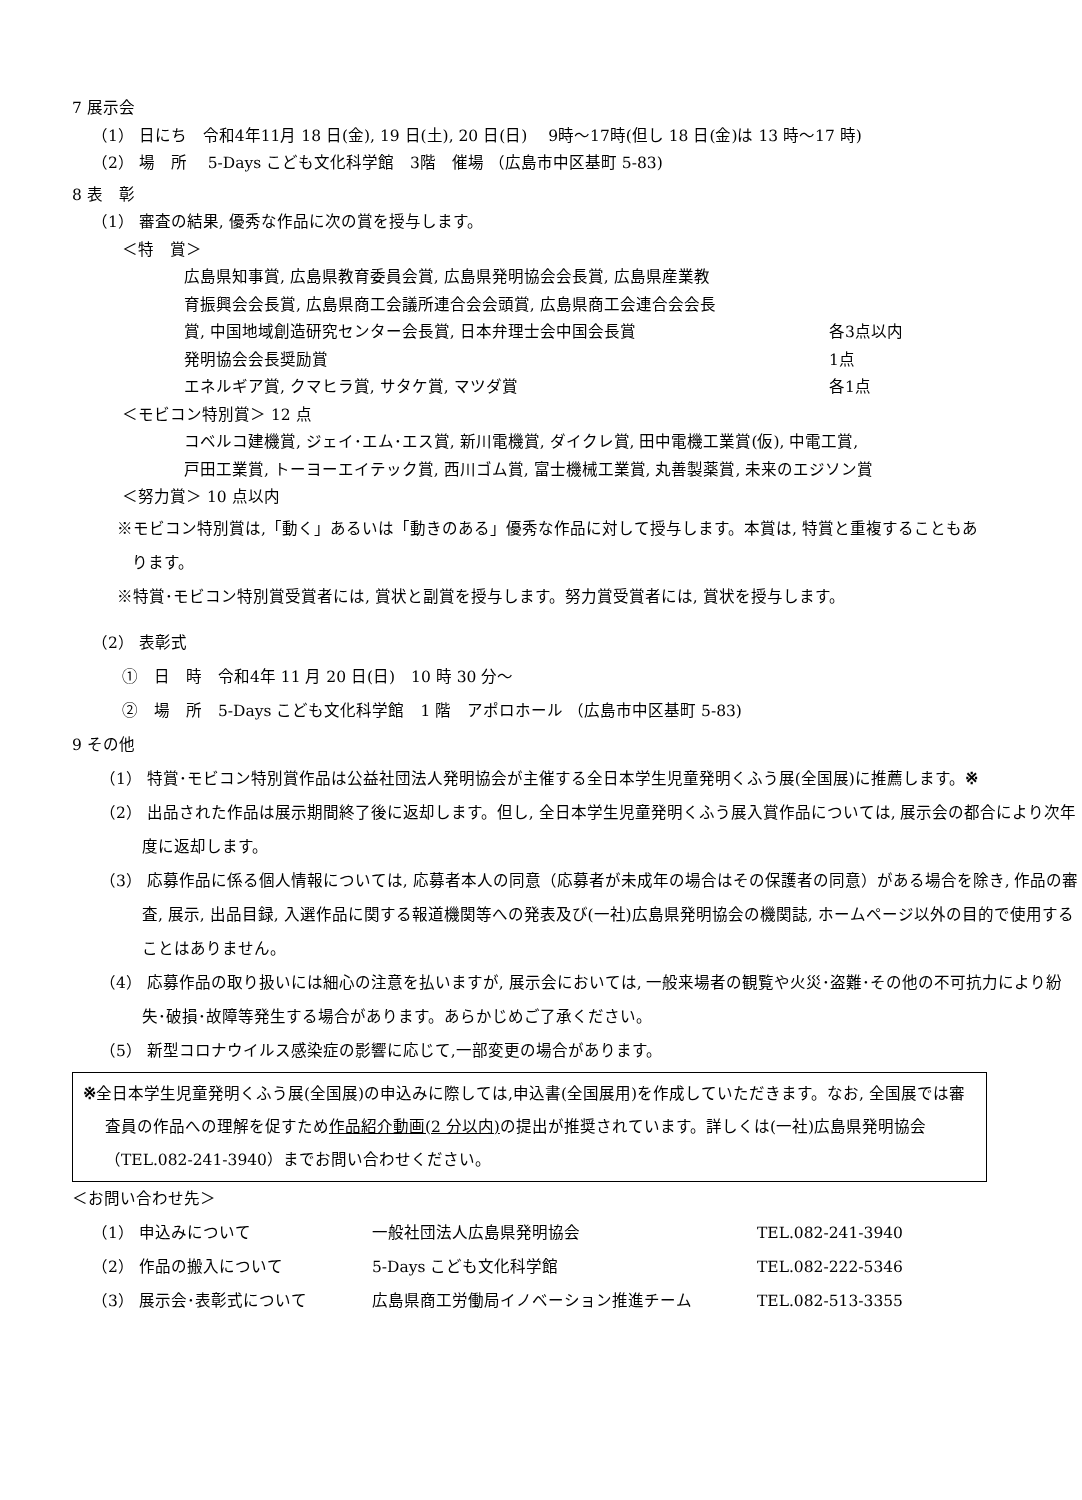7 展示会
（1） 日にち　令和4年11月 18 日(金), 19 日(土), 20 日(日)　 9時～17時(但し 18 日(金)は 13 時～17 時)
（2） 場　所　 5-Days こども文化科学館　3階　催場 （広島市中区基町 5-83)
8 表　彰
（1） 審査の結果, 優秀な作品に次の賞を授与します。
＜特　賞＞
広島県知事賞, 広島県教育委員会賞, 広島県発明協会会長賞, 広島県産業教
育振興会会長賞, 広島県商工会議所連合会会頭賞, 広島県商工会連合会会長
賞, 中国地域創造研究センター会長賞, 日本弁理士会中国会長賞 各3点以内
発明協会会長奨励賞 1点
エネルギア賞, クマヒラ賞, サタケ賞, マツダ賞 各1点
＜モビコン特別賞＞ 12 点
コベルコ建機賞, ジェイ･エム･エス賞, 新川電機賞, ダイクレ賞, 田中電機工業賞(仮), 中電工賞,
戸田工業賞, トーヨーエイテック賞, 西川ゴム賞, 富士機械工業賞, 丸善製薬賞, 未来のエジソン賞
＜努力賞＞ 10 点以内
※モビコン特別賞は,「動く」あるいは「動きのある」優秀な作品に対して授与します。本賞は, 特賞と重複することもあります。
※特賞･モビコン特別賞受賞者には, 賞状と副賞を授与します。努力賞受賞者には, 賞状を授与します。
（2） 表彰式
①　日　時　令和4年 11 月 20 日(日)　10 時 30 分～
②　場　所　5-Days こども文化科学館　1 階　アポロホール （広島市中区基町 5-83)
9 その他
（1） 特賞･モビコン特別賞作品は公益社団法人発明協会が主催する全日本学生児童発明くふう展(全国展)に推薦します。※
（2） 出品された作品は展示期間終了後に返却します。但し, 全日本学生児童発明くふう展入賞作品については, 展示会の都合により次年度に返却します。
（3） 応募作品に係る個人情報については, 応募者本人の同意（応募者が未成年の場合はその保護者の同意）がある場合を除き, 作品の審査, 展示, 出品目録, 入選作品に関する報道機関等への発表及び(一社)広島県発明協会の機関誌, ホームページ以外の目的で使用することはありません。
（4） 応募作品の取り扱いには細心の注意を払いますが, 展示会においては, 一般来場者の観覧や火災･盗難･その他の不可抗力により紛失･破損･故障等発生する場合があります。あらかじめご了承ください。
（5） 新型コロナウイルス感染症の影響に応じて,一部変更の場合があります。
※全日本学生児童発明くふう展(全国展)の申込みに際しては,申込書(全国展用)を作成していただきます。なお, 全国展では審査員の作品への理解を促すため作品紹介動画(2 分以内) の提出が推奨されています。詳しくは(一社)広島県発明協会（TEL.082-241-3940）までお問い合わせください。
＜お問い合わせ先＞
（1） 申込みについて 一般社団法人広島県発明協会 TEL.082-241-3940
（2） 作品の搬入について 5-Days こども文化科学館 TEL.082-222-5346
（3） 展示会･表彰式について 広島県商工労働局イノベーション推進チーム TEL.082-513-3355